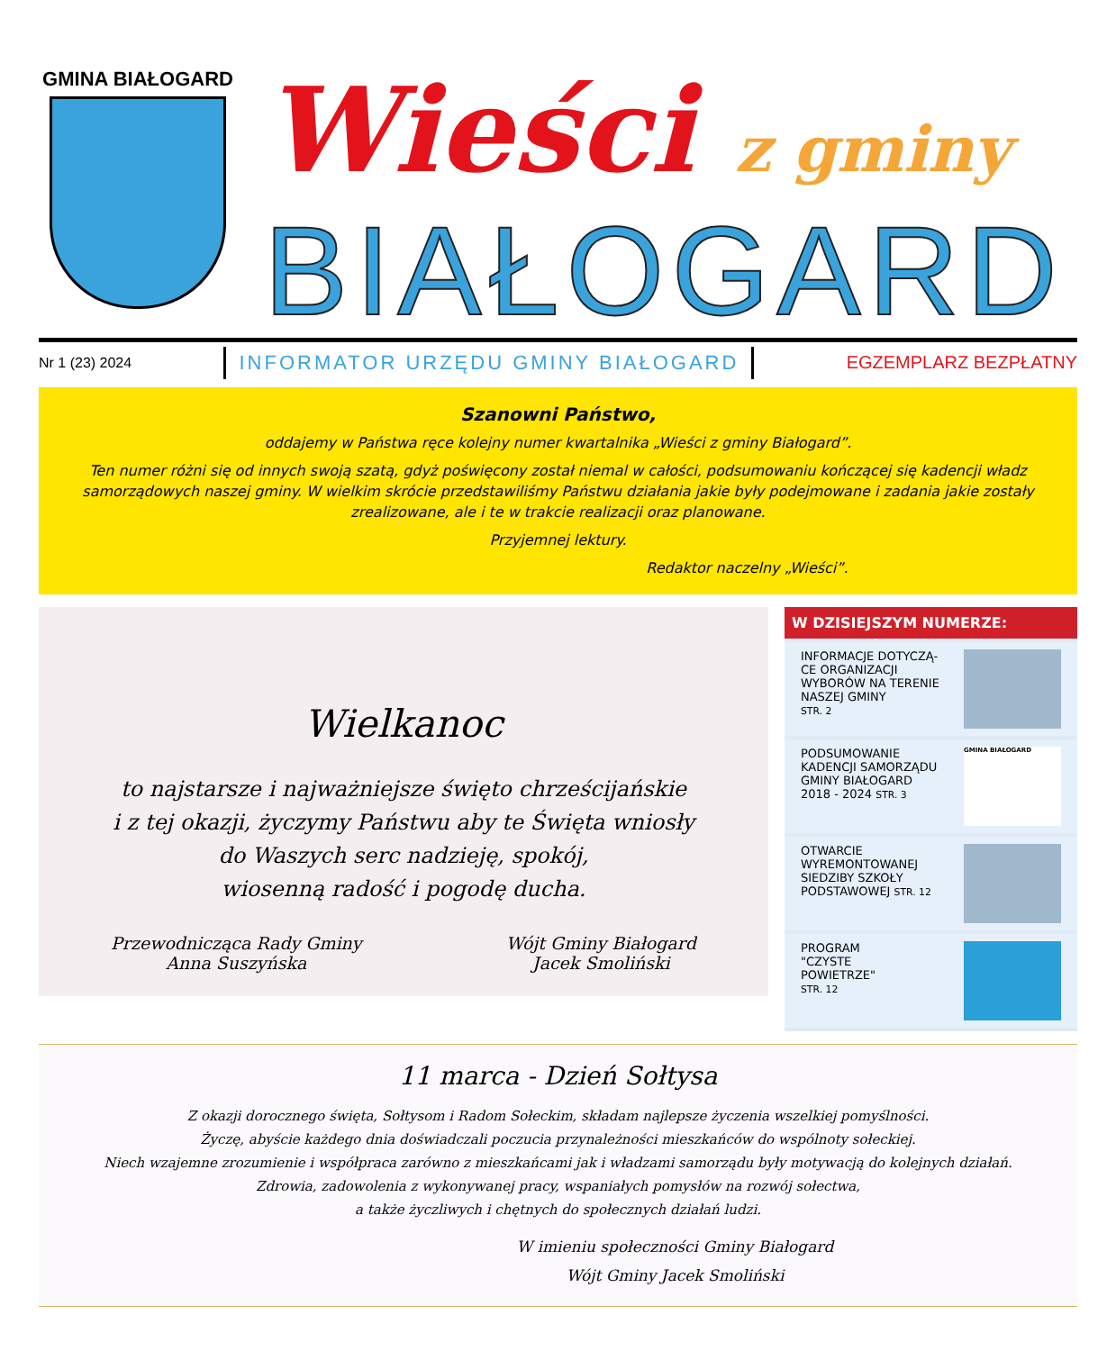GMINA BIAŁOGARD
Wieści z gminy
BIAŁOGARD
Nr 1 (23) 2024 INFORMATOR URZĘDU GMINY BIAŁOGARD EGZEMPLARZ BEZPŁATNY
Szanowni Państwo,
oddajemy w Państwa ręce kolejny numer kwartalnika „Wieści z gminy Białogard”.
Ten numer różni się od innych swoją szatą, gdyż poświęcony został niemal w całości, podsumowaniu kończącej się kadencji władz samorządowych naszej gminy. W wielkim skrócie przedstawiliśmy Państwu działania jakie były podejmowane i zadania jakie zostały zrealizowane, ale i te w trakcie realizacji oraz planowane.
Przyjemnej lektury.
Redaktor naczelny „Wieści”.
Wielkanoc
to najstarsze i najważniejsze święto chrześcijańskie
i z tej okazji, życzymy Państwu aby te Święta wniosły
do Waszych serc nadzieję, spokój,
wiosenną radość i pogodę ducha.
Przewodnicząca Rady Gminy
Anna Suszyńska
Wójt Gminy Białogard
Jacek Smoliński
W DZISIEJSZYM NUMERZE:
INFORMACJE DOTYCZĄ-
CE ORGANIZACJI
WYBORÓW NA TERENIE
NASZEJ GMINY
STR. 2
PODSUMOWANIE
KADENCJI SAMORZĄDU
GMINY BIAŁOGARD
2018 - 2024 STR. 3
GMINA BIAŁOGARD
OTWARCIE
WYREMONTOWANEJ
SIEDZIBY SZKOŁY
PODSTAWOWEJ STR. 12
PROGRAM
"CZYSTE
POWIETRZE"
STR. 12
11 marca - Dzień Sołtysa
Z okazji dorocznego święta, Sołtysom i Radom Sołeckim, składam najlepsze życzenia wszelkiej pomyślności.
Życzę, abyście każdego dnia doświadczali poczucia przynależności mieszkańców do wspólnoty sołeckiej.
Niech wzajemne zrozumienie i współpraca zarówno z mieszkańcami jak i władzami samorządu były motywacją do kolejnych działań.
Zdrowia, zadowolenia z wykonywanej pracy, wspaniałych pomysłów na rozwój sołectwa,
a także życzliwych i chętnych do społecznych działań ludzi.
W imieniu społeczności Gminy Białogard
Wójt Gminy Jacek Smoliński